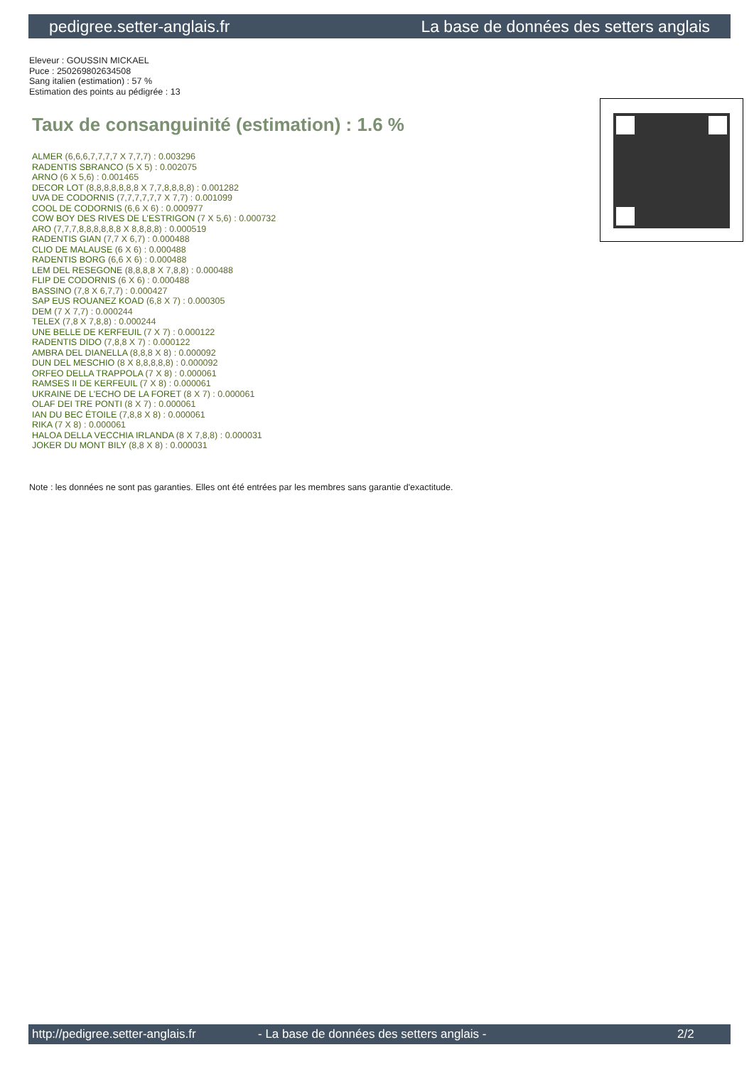pedigree.setter-anglais.fr La base de données des setters anglais
Eleveur : GOUSSIN MICKAEL
Puce : 250269802634508
Sang italien (estimation) : 57 %
Estimation des points au pédigrée : 13
Taux de consanguinité (estimation) : 1.6 %
ALMER (6,6,6,7,7,7,7 X 7,7,7) : 0.003296
RADENTIS SBRANCO (5 X 5) : 0.002075
ARNO (6 X 5,6) : 0.001465
DECOR LOT (8,8,8,8,8,8,8 X 7,7,8,8,8,8) : 0.001282
UVA DE CODORNIS (7,7,7,7,7,7 X 7,7) : 0.001099
COOL DE CODORNIS (6,6 X 6) : 0.000977
COW BOY DES RIVES DE L'ESTRIGON (7 X 5,6) : 0.000732
ARO (7,7,7,8,8,8,8,8,8 X 8,8,8,8) : 0.000519
RADENTIS GIAN (7,7 X 6,7) : 0.000488
CLIO DE MALAUSE (6 X 6) : 0.000488
RADENTIS BORG (6,6 X 6) : 0.000488
LEM DEL RESEGONE (8,8,8,8 X 7,8,8) : 0.000488
FLIP DE CODORNIS (6 X 6) : 0.000488
BASSINO (7,8 X 6,7,7) : 0.000427
SAP EUS ROUANEZ KOAD (6,8 X 7) : 0.000305
DEM (7 X 7,7) : 0.000244
TELEX (7,8 X 7,8,8) : 0.000244
UNE BELLE DE KERFEUIL (7 X 7) : 0.000122
RADENTIS DIDO (7,8,8 X 7) : 0.000122
AMBRA DEL DIANELLA (8,8,8 X 8) : 0.000092
DUN DEL MESCHIO (8 X 8,8,8,8,8) : 0.000092
ORFEO DELLA TRAPPOLA (7 X 8) : 0.000061
RAMSES II DE KERFEUIL (7 X 8) : 0.000061
UKRAINE DE L'ECHO DE LA FORET (8 X 7) : 0.000061
OLAF DEI TRE PONTI (8 X 7) : 0.000061
IAN DU BEC ÉTOILE (7,8,8 X 8) : 0.000061
RIKA (7 X 8) : 0.000061
HALOA DELLA VECCHIA IRLANDA (8 X 7,8,8) : 0.000031
JOKER DU MONT BILY (8,8 X 8) : 0.000031
Note : les données ne sont pas garanties. Elles ont été entrées par les membres sans garantie d'exactitude.
http://pedigree.setter-anglais.fr - La base de données des setters anglais - 2/2